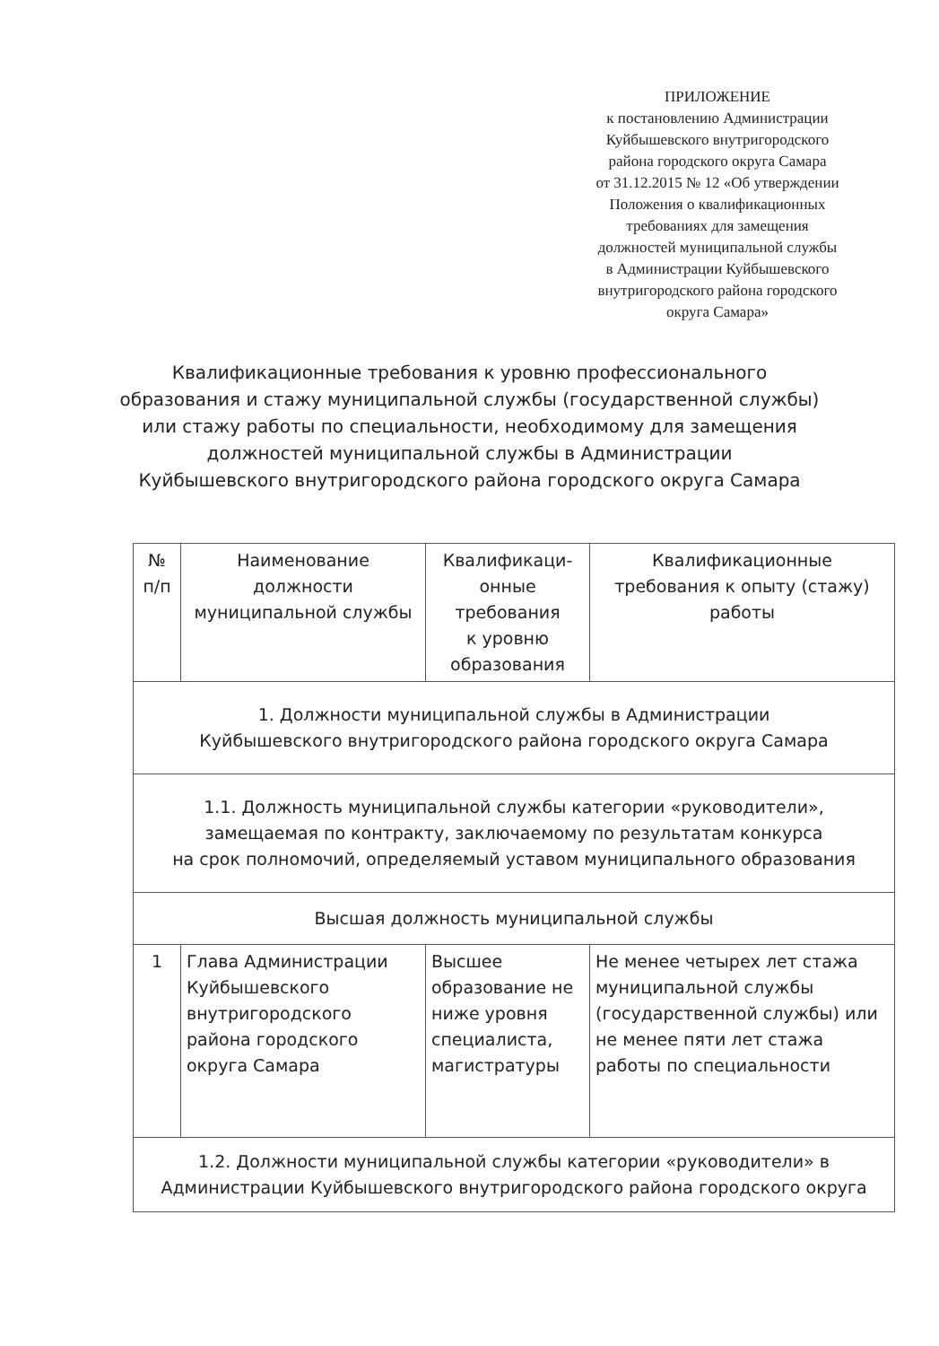ПРИЛОЖЕНИЕ
к постановлению Администрации
Куйбышевского внутригородского
района городского округа Самара
от 31.12.2015 № 12 «Об утверждении
Положения о квалификационных
требованиях для замещения
должностей муниципальной службы
в Администрации Куйбышевского
внутригородского района городского
округа Самара»
Квалификационные требования к уровню профессионального
образования и стажу муниципальной службы (государственной службы)
или стажу работы по специальности, необходимому для замещения
должностей муниципальной службы в Администрации
Куйбышевского внутригородского района городского округа Самара
| № п/п | Наименование должности муниципальной службы | Квалификаци- онные требования к уровню образования | Квалификационные требования к опыту (стажу) работы |
| 1. Должности муниципальной службы в Администрации Куйбышевского внутригородского района городского округа Самара | | | |
| 1.1. Должность муниципальной службы категории «руководители», замещаемая по контракту, заключаемому по результатам конкурса на срок полномочий, определяемый уставом муниципального образования | | | |
| Высшая должность муниципальной службы | | | |
| 1 | Глава Администрации Куйбышевского внутригородского района городского округа Самара | Высшее образование не ниже уровня специалиста, магистратуры | Не менее четырех лет стажа муниципальной службы (государственной службы) или не менее пяти лет стажа работы по специальности |
| 1.2. Должности муниципальной службы категории «руководители» в Администрации Куйбышевского внутригородского района городского округа | | | |